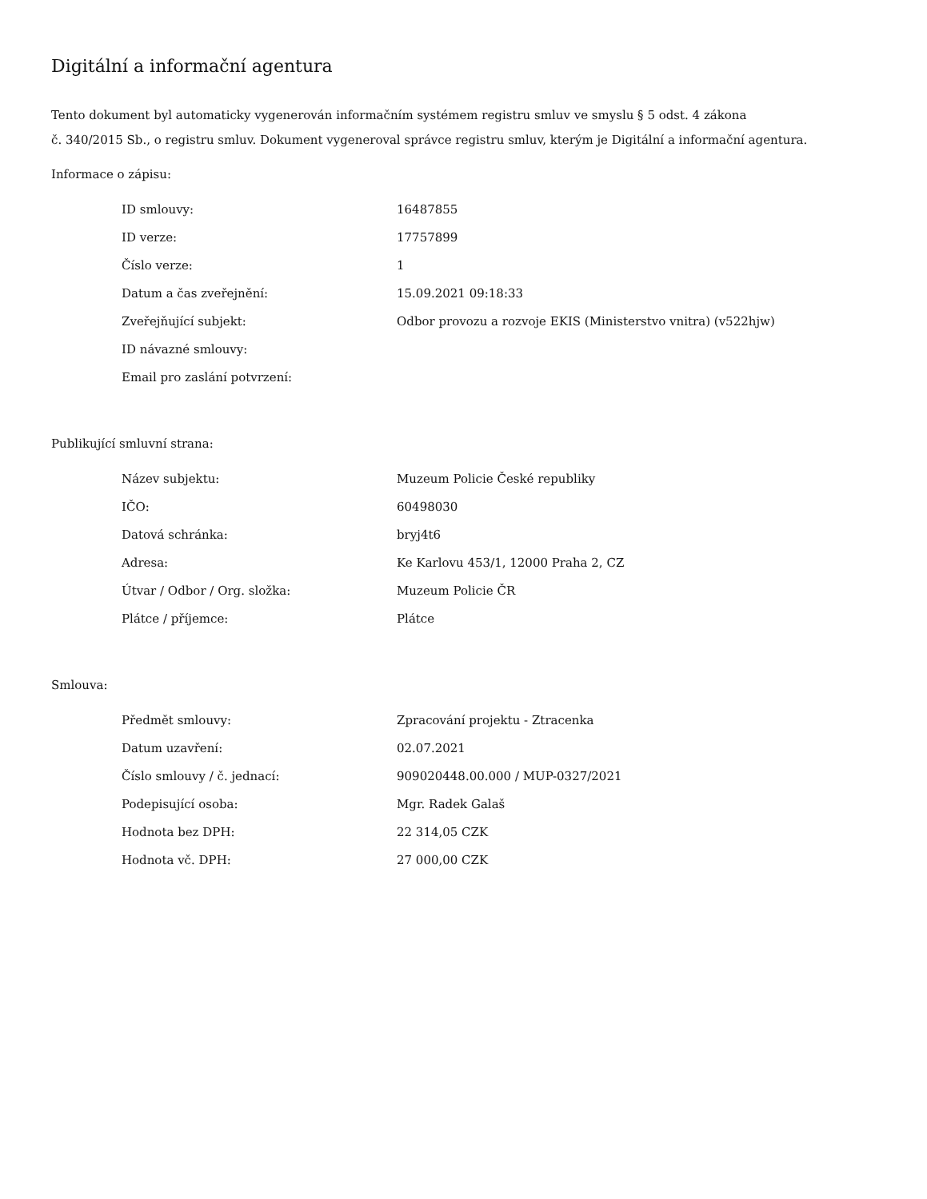Digitální a informační agentura
Tento dokument byl automaticky vygenerován informačním systémem registru smluv ve smyslu § 5 odst. 4 zákona
č. 340/2015 Sb., o registru smluv. Dokument vygeneroval správce registru smluv, kterým je Digitální a informační agentura.
Informace o zápisu:
| ID smlouvy: | 16487855 |
| ID verze: | 17757899 |
| Číslo verze: | 1 |
| Datum a čas zveřejnění: | 15.09.2021 09:18:33 |
| Zveřejňující subjekt: | Odbor provozu a rozvoje EKIS (Ministerstvo vnitra) (v522hjw) |
| ID návazné smlouvy: | |
| Email pro zaslání potvrzení: | |
Publikující smluvní strana:
| Název subjektu: | Muzeum Policie České republiky |
| IČO: | 60498030 |
| Datová schránka: | bryj4t6 |
| Adresa: | Ke Karlovu 453/1, 12000 Praha 2, CZ |
| Útvar / Odbor / Org. složka: | Muzeum Policie ČR |
| Plátce / příjemce: | Plátce |
Smlouva:
| Předmět smlouvy: | Zpracování projektu - Ztracenka |
| Datum uzavření: | 02.07.2021 |
| Číslo smlouvy / č. jednací: | 909020448.00.000 / MUP-0327/2021 |
| Podepisující osoba: | Mgr. Radek Galaš |
| Hodnota bez DPH: | 22 314,05 CZK |
| Hodnota vč. DPH: | 27 000,00 CZK |